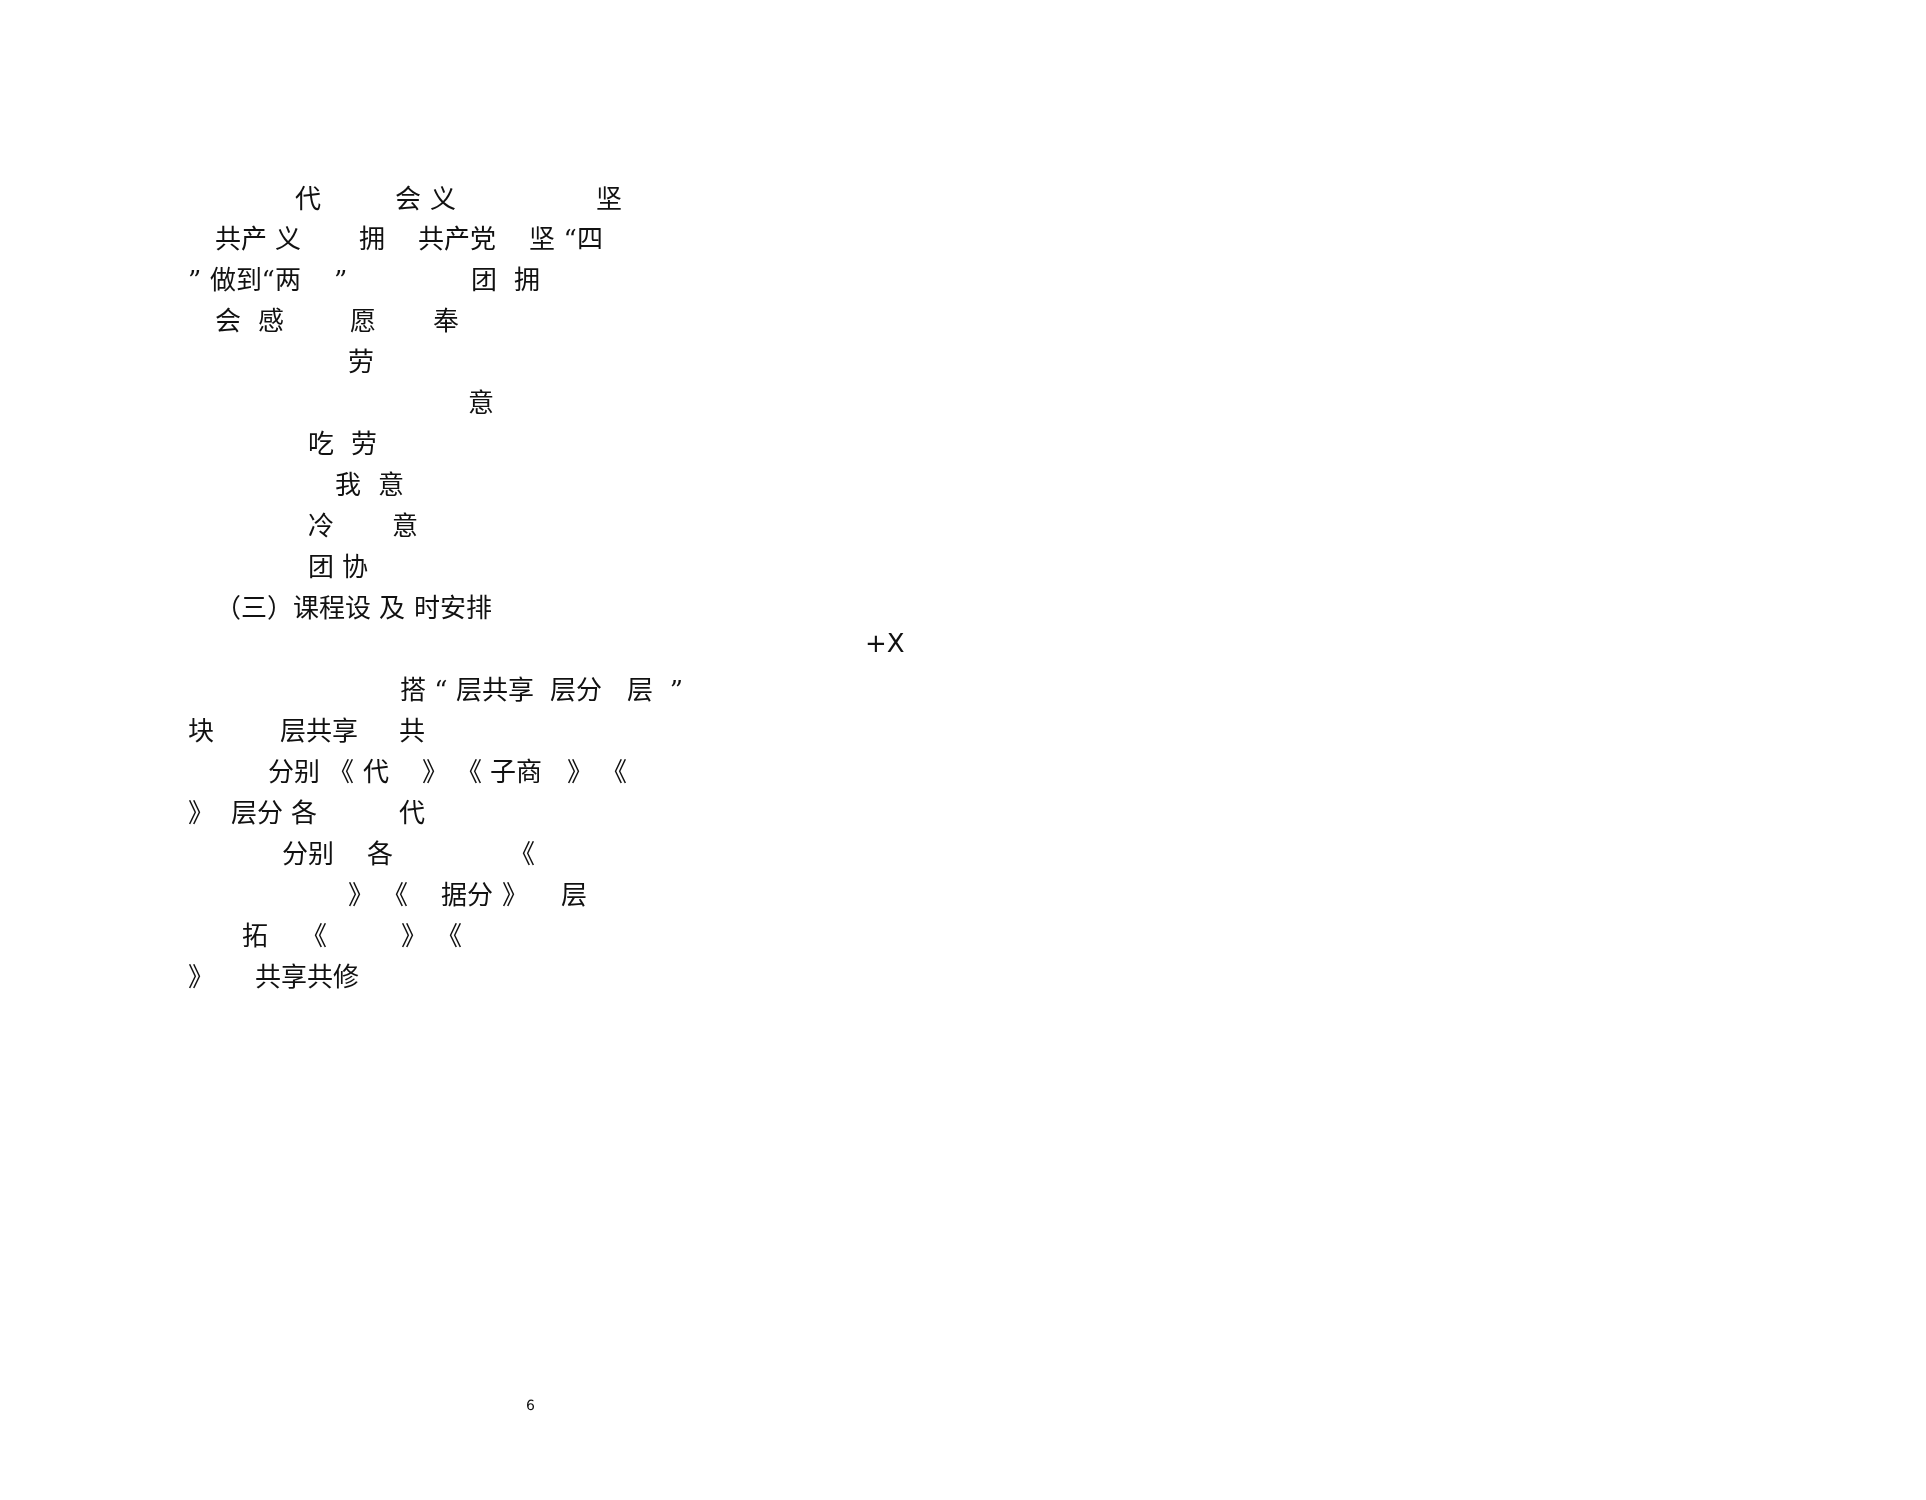代 会 义 坚
共产 义 拥 共产党 坚 “四
” 做到“两 ” 团 拥
会 感 愿 奉
劳
意
吃 劳
我 意
冷 意
团 协
（三）课程设 及 时安排
+X
搭 “ 层共享 层分 层 ”
块 层共享 共
分别 《 代 》 《 子商 》 《
》 层分 各 代
分别 各 《
》 《 据分 》 层
拓 《 》 《
》 共享共修
6